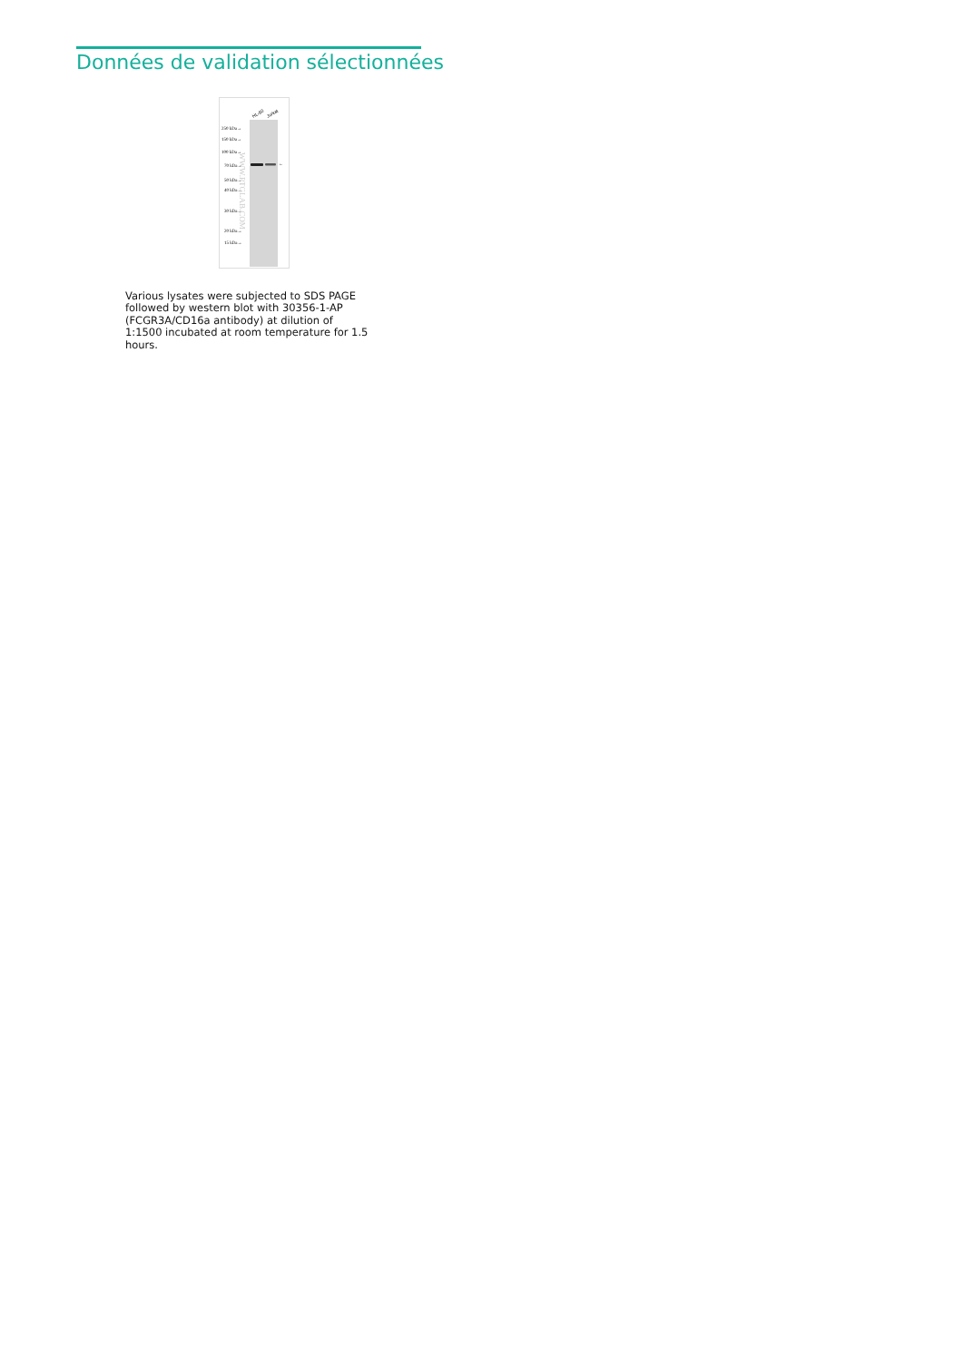Données de validation sélectionnées
HL-60
Jurkat
250 kDa→
150 kDa→
100 kDa→
70 kDa→
50 kDa→
40 kDa→
30 kDa→
20 kDa→
15 kDa→
←
WWW.PTGLAB.COM
Various lysates were subjected to SDS PAGE followed by western blot with 30356-1-AP (FCGR3A/CD16a antibody) at dilution of 1:1500 incubated at room temperature for 1.5 hours.